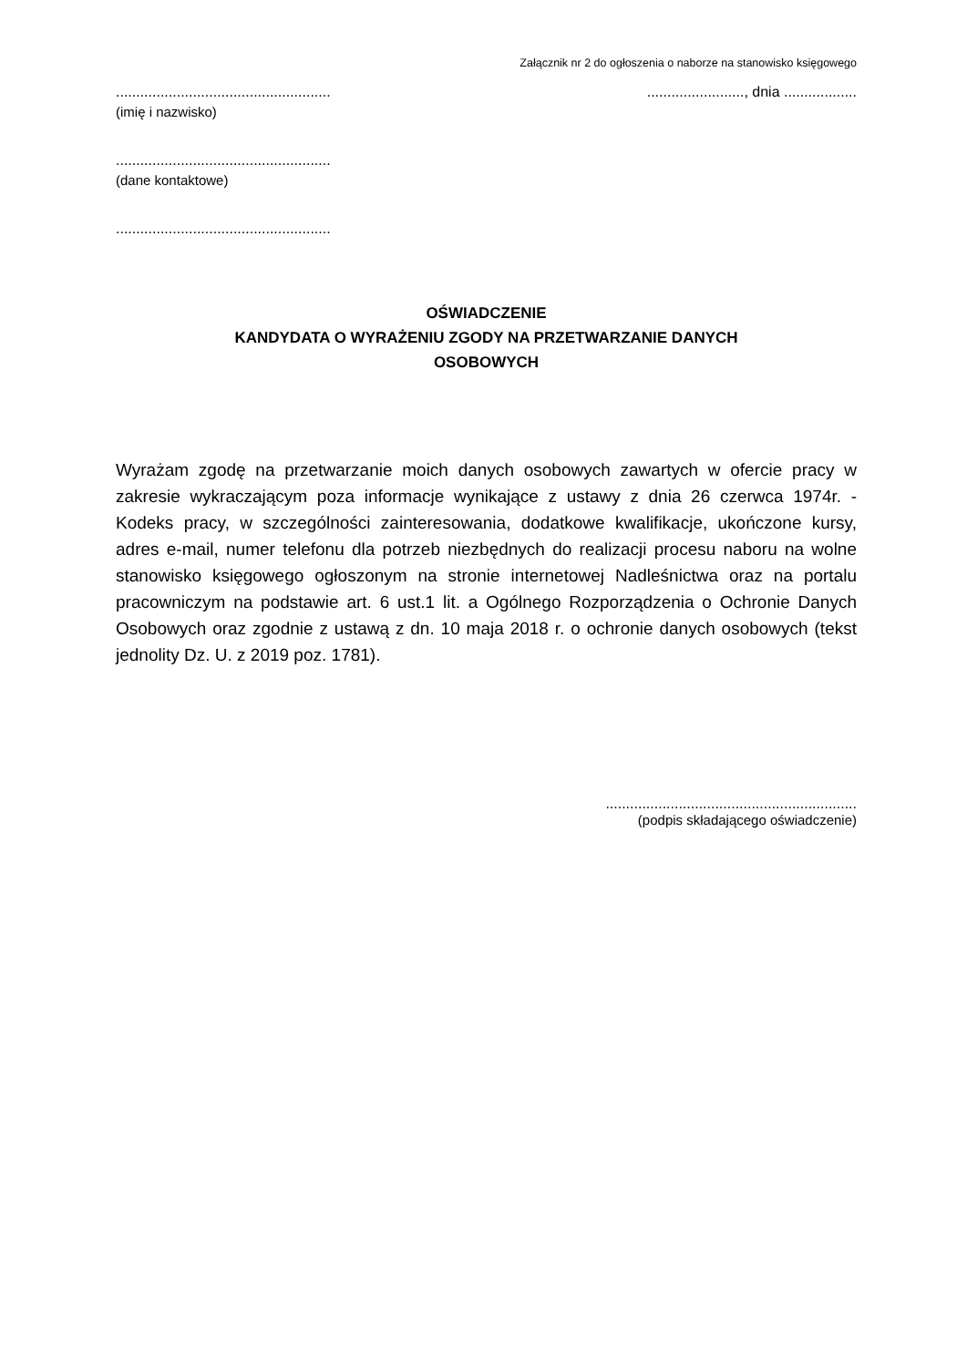Załącznik nr 2 do ogłoszenia o naborze na stanowisko księgowego
............................................................................., dnia ..................
(imię i nazwisko)
.....................................................
(dane kontaktowe)
.....................................................
OŚWIADCZENIE
KANDYDATA O WYRAŻENIU ZGODY NA PRZETWARZANIE DANYCH
OSOBOWYCH
Wyrażam zgodę na przetwarzanie moich danych osobowych zawartych w ofercie pracy w zakresie wykraczającym poza informacje wynikające z ustawy z dnia 26 czerwca 1974r. - Kodeks pracy, w szczególności zainteresowania, dodatkowe kwalifikacje, ukończone kursy, adres e-mail, numer telefonu dla potrzeb niezbędnych do realizacji procesu naboru na wolne stanowisko księgowego ogłoszonym na stronie internetowej Nadleśnictwa oraz na portalu pracowniczym na podstawie art. 6 ust.1 lit. a Ogólnego Rozporządzenia o Ochronie Danych Osobowych oraz zgodnie z ustawą z dn. 10 maja 2018 r. o ochronie danych osobowych (tekst jednolity Dz. U. z 2019 poz. 1781).
..............................................................
(podpis składającego oświadczenie)